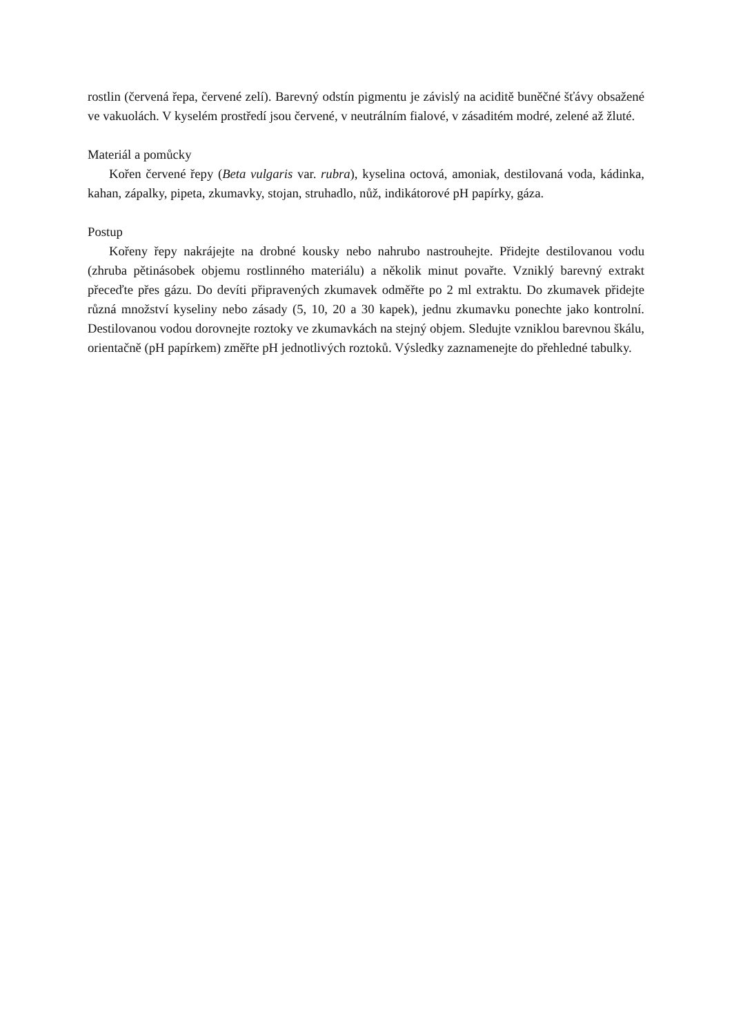rostlin (červená řepa, červené zelí). Barevný odstín pigmentu je závislý na aciditě buněčné šťávy obsažené ve vakuolách. V kyselém prostředí jsou červené, v neutrálním fialové, v zásaditém modré, zelené až žluté.
Materiál a pomůcky
Kořen červené řepy (Beta vulgaris var. rubra), kyselina octová, amoniak, destilovaná voda, kádinka, kahan, zápalky, pipeta, zkumavky, stojan, struhadlo, nůž, indikátorové pH papírky, gáza.
Postup
Kořeny řepy nakrájejte na drobné kousky nebo nahrubo nastrouhejte. Přidejte destilovanou vodu (zhruba pětinásobek objemu rostlinného materiálu) a několik minut povařte. Vzniklý barevný extrakt přeceďte přes gázu. Do devíti připravených zkumavek odměřte po 2 ml extraktu. Do zkumavek přidejte různá množství kyseliny nebo zásady (5, 10, 20 a 30 kapek), jednu zkumavku ponechte jako kontrolní. Destilovanou vodou dorovnejte roztoky ve zkumavkách na stejný objem. Sledujte vzniklou barevnou škálu, orientačně (pH papírkem) změřte pH jednotlivých roztoků. Výsledky zaznamenejte do přehledné tabulky.